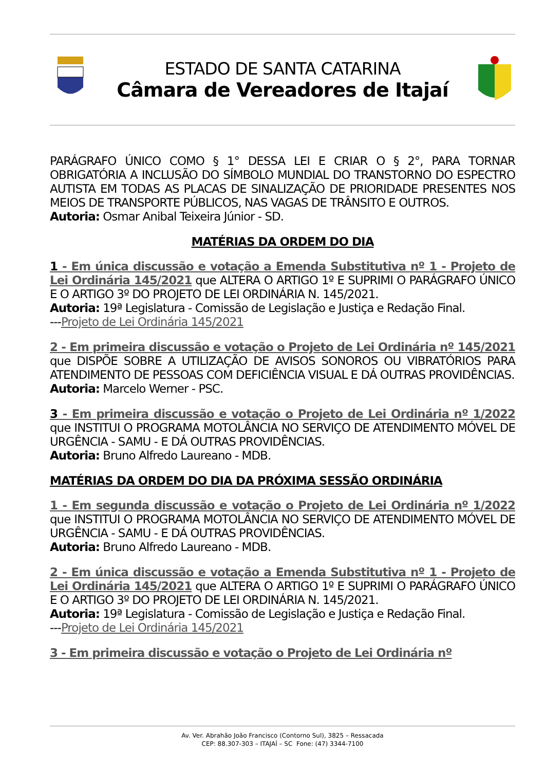ESTADO DE SANTA CATARINA
Câmara de Vereadores de Itajaí
PARÁGRAFO ÚNICO COMO § 1° DESSA LEI E CRIAR O § 2°, PARA TORNAR OBRIGATÓRIA A INCLUSÃO DO SÍMBOLO MUNDIAL DO TRANSTORNO DO ESPECTRO AUTISTA EM TODAS AS PLACAS DE SINALIZAÇÃO DE PRIORIDADE PRESENTES NOS MEIOS DE TRANSPORTE PÚBLICOS, NAS VAGAS DE TRÂNSITO E OUTROS.
Autoria: Osmar Anibal Teixeira Júnior - SD.
MATÉRIAS DA ORDEM DO DIA
1 - Em única discussão e votação a Emenda Substitutiva nº 1 - Projeto de Lei Ordinária 145/2021 que ALTERA O ARTIGO 1º E SUPRIMI O PARÁGRAFO ÚNICO E O ARTIGO 3º DO PROJETO DE LEI ORDINÁRIA N. 145/2021.
Autoria: 19ª Legislatura - Comissão de Legislação e Justiça e Redação Final.
---Projeto de Lei Ordinária 145/2021
2 - Em primeira discussão e votação o Projeto de Lei Ordinária nº 145/2021 que DISPÕE SOBRE A UTILIZAÇÃO DE AVISOS SONOROS OU VIBRATÓRIOS PARA ATENDIMENTO DE PESSOAS COM DEFICIÊNCIA VISUAL E DÁ OUTRAS PROVIDÊNCIAS.
Autoria: Marcelo Werner - PSC.
3 - Em primeira discussão e votação o Projeto de Lei Ordinária nº 1/2022 que INSTITUI O PROGRAMA MOTOLÂNCIA NO SERVIÇO DE ATENDIMENTO MÓVEL DE URGÊNCIA - SAMU - E DÁ OUTRAS PROVIDÊNCIAS.
Autoria: Bruno Alfredo Laureano - MDB.
MATÉRIAS DA ORDEM DO DIA DA PRÓXIMA SESSÃO ORDINÁRIA
1 - Em segunda discussão e votação o Projeto de Lei Ordinária nº 1/2022 que INSTITUI O PROGRAMA MOTOLÂNCIA NO SERVIÇO DE ATENDIMENTO MÓVEL DE URGÊNCIA - SAMU - E DÁ OUTRAS PROVIDÊNCIAS.
Autoria: Bruno Alfredo Laureano - MDB.
2 - Em única discussão e votação a Emenda Substitutiva nº 1 - Projeto de Lei Ordinária 145/2021 que ALTERA O ARTIGO 1º E SUPRIMI O PARÁGRAFO ÚNICO E O ARTIGO 3º DO PROJETO DE LEI ORDINÁRIA N. 145/2021.
Autoria: 19ª Legislatura - Comissão de Legislação e Justiça e Redação Final.
---Projeto de Lei Ordinária 145/2021
3 - Em primeira discussão e votação o Projeto de Lei Ordinária nº
Av. Ver. Abrahão João Francisco (Contorno Sul), 3825 – Ressacada
CEP: 88.307-303 – ITAJAÍ – SC Fone: (47) 3344-7100